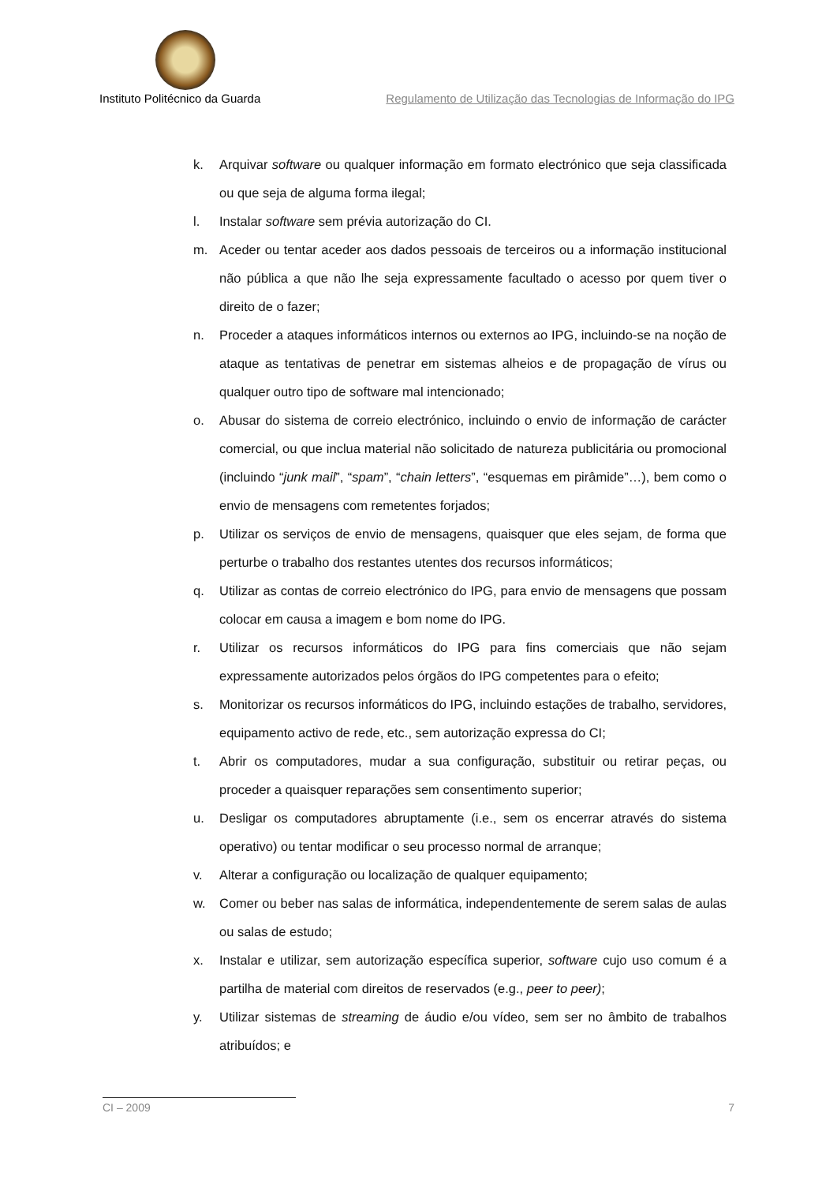Instituto Politécnico da Guarda Regulamento de Utilização das Tecnologias de Informação do IPG
k. Arquivar software ou qualquer informação em formato electrónico que seja classificada ou que seja de alguma forma ilegal;
l. Instalar software sem prévia autorização do CI.
m. Aceder ou tentar aceder aos dados pessoais de terceiros ou a informação institucional não pública a que não lhe seja expressamente facultado o acesso por quem tiver o direito de o fazer;
n. Proceder a ataques informáticos internos ou externos ao IPG, incluindo-se na noção de ataque as tentativas de penetrar em sistemas alheios e de propagação de vírus ou qualquer outro tipo de software mal intencionado;
o. Abusar do sistema de correio electrónico, incluindo o envio de informação de carácter comercial, ou que inclua material não solicitado de natureza publicitária ou promocional (incluindo “junk mail”, “spam”, “chain letters”, “esquemas em pirâmide”…), bem como o envio de mensagens com remetentes forjados;
p. Utilizar os serviços de envio de mensagens, quaisquer que eles sejam, de forma que perturbe o trabalho dos restantes utentes dos recursos informáticos;
q. Utilizar as contas de correio electrónico do IPG, para envio de mensagens que possam colocar em causa a imagem e bom nome do IPG.
r. Utilizar os recursos informáticos do IPG para fins comerciais que não sejam expressamente autorizados pelos órgãos do IPG competentes para o efeito;
s. Monitorizar os recursos informáticos do IPG, incluindo estações de trabalho, servidores, equipamento activo de rede, etc., sem autorização expressa do CI;
t. Abrir os computadores, mudar a sua configuração, substituir ou retirar peças, ou proceder a quaisquer reparações sem consentimento superior;
u. Desligar os computadores abruptamente (i.e., sem os encerrar através do sistema operativo) ou tentar modificar o seu processo normal de arranque;
v. Alterar a configuração ou localização de qualquer equipamento;
w. Comer ou beber nas salas de informática, independentemente de serem salas de aulas ou salas de estudo;
x. Instalar e utilizar, sem autorização específica superior, software cujo uso comum é a partilha de material com direitos de reservados (e.g., peer to peer);
y. Utilizar sistemas de streaming de áudio e/ou vídeo, sem ser no âmbito de trabalhos atribuídos; e
CI – 2009 7